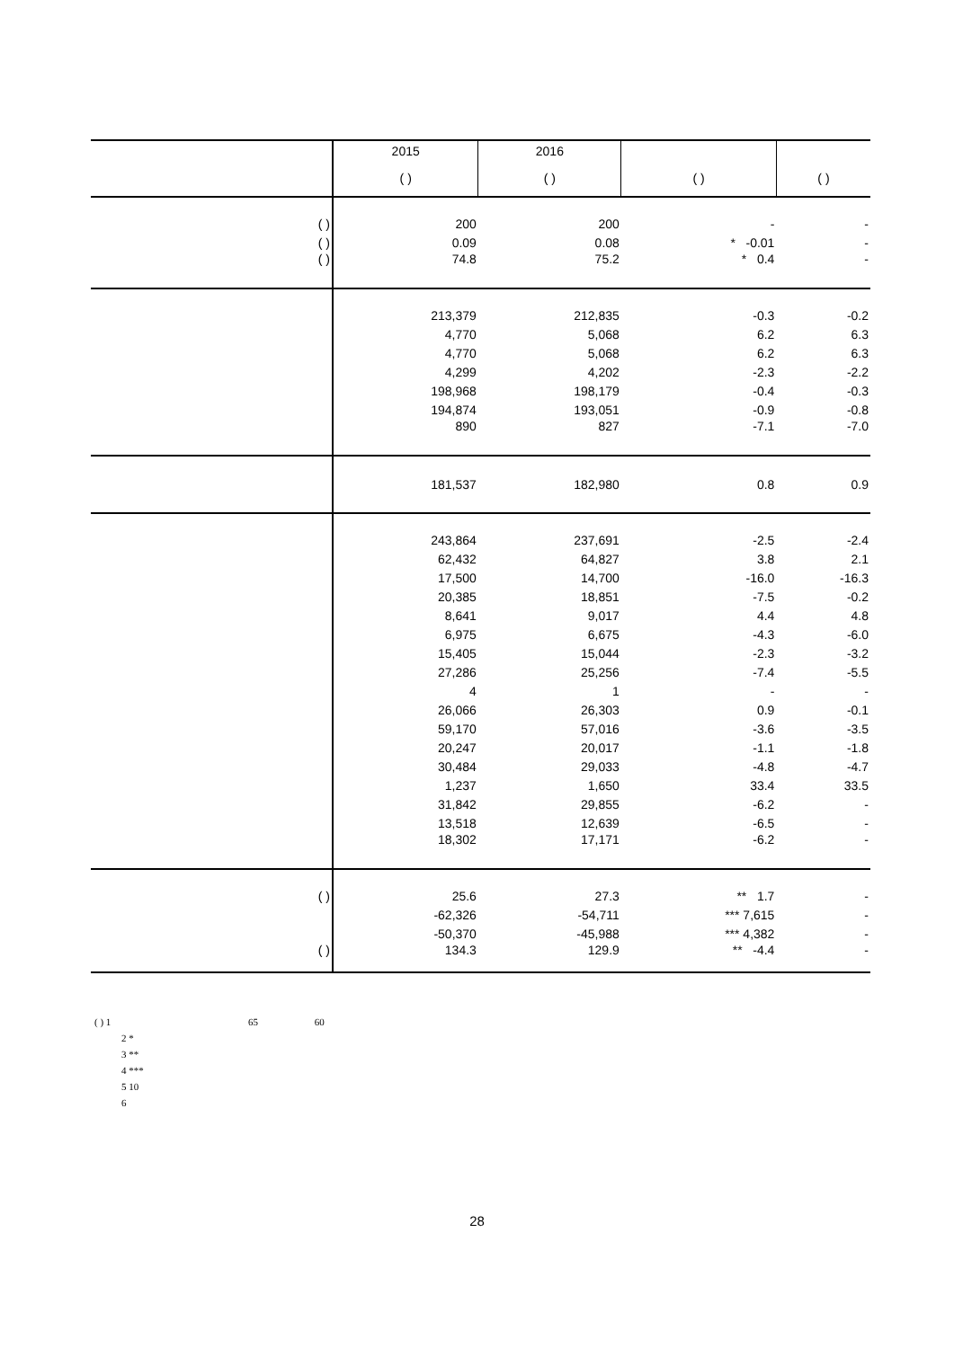| | 2015 | 2016 | | |
| --- | --- | --- | --- | --- |
| | ( ) | ( ) | ( ) | ( ) |
| ( ) | 200 | 200 | - | - |
| ( ) | 0.09 | 0.08 | * -0.01 | - |
| ( ) | 74.8 | 75.2 | * 0.4 | - |
| | 213,379 | 212,835 | -0.3 | -0.2 |
| | 4,770 | 5,068 | 6.2 | 6.3 |
| | 4,770 | 5,068 | 6.2 | 6.3 |
| | 4,299 | 4,202 | -2.3 | -2.2 |
| | 198,968 | 198,179 | -0.4 | -0.3 |
| | 194,874 | 193,051 | -0.9 | -0.8 |
| | 890 | 827 | -7.1 | -7.0 |
| | 181,537 | 182,980 | 0.8 | 0.9 |
| | 243,864 | 237,691 | -2.5 | -2.4 |
| | 62,432 | 64,827 | 3.8 | 2.1 |
| | 17,500 | 14,700 | -16.0 | -16.3 |
| | 20,385 | 18,851 | -7.5 | -0.2 |
| | 8,641 | 9,017 | 4.4 | 4.8 |
| | 6,975 | 6,675 | -4.3 | -6.0 |
| | 15,405 | 15,044 | -2.3 | -3.2 |
| | 27,286 | 25,256 | -7.4 | -5.5 |
| | 4 | 1 | - | - |
| | 26,066 | 26,303 | 0.9 | -0.1 |
| | 59,170 | 57,016 | -3.6 | -3.5 |
| | 20,247 | 20,017 | -1.1 | -1.8 |
| | 30,484 | 29,033 | -4.8 | -4.7 |
| | 1,237 | 1,650 | 33.4 | 33.5 |
| | 31,842 | 29,855 | -6.2 | - |
| | 13,518 | 12,639 | -6.5 | - |
| | 18,302 | 17,171 | -6.2 | - |
| ( ) | 25.6 | 27.3 | ** 1.7 | - |
| | -62,326 | -54,711 | *** 7,615 | - |
| | -50,370 | -45,988 | *** 4,382 | - |
| ( ) | 134.3 | 129.9 | ** -4.4 | - |
( ) 1 65 60
2 *
3 **
4 ***
5 10
6
28